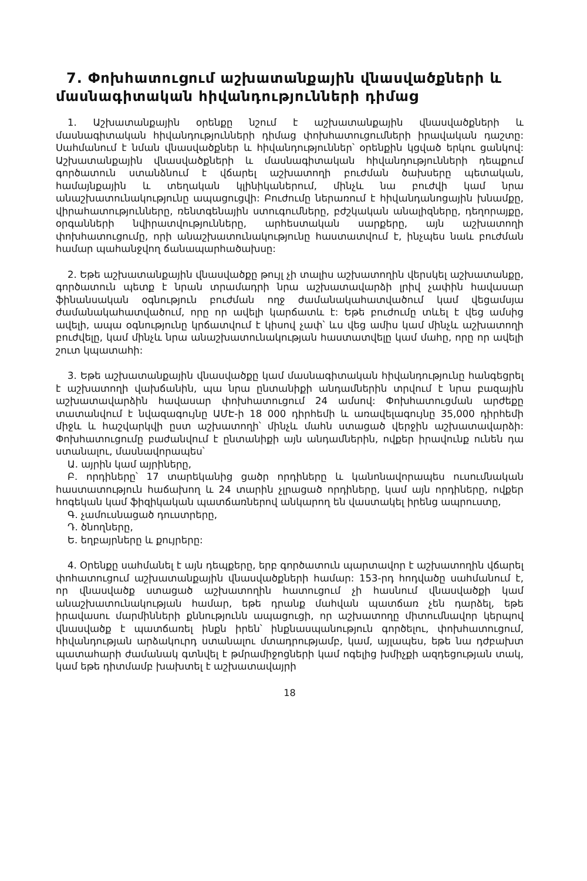7. Փոխհատուցում աշխատանքային վնասվածքների և մասնագիտական հիվանդությունների դիմաց
1. Աշխատանքային օրենքը նշում է աշխատանքային վնասվածքների և մասնագիտական հիվանդությունների դիմաց փոխհատուցումների իրավական դաշտը: Սահմանում է նման վնասվածքներ և հիվանդություններ՝ օրենքին կցված երկու ցանկով: Աշխատանքային վնասվածքների և մասնագիտական հիվանդությունների դեպքում գործատուն ստանձնում է վճարել աշխատողի բուժման ծախսերը պետական, համայնքային և տեղական կլինիկաներում, մինչև նա բուժվի կամ նրա անաշխատունակությունը ապացուցվի: Բուժումը ներառում է հիվանդանոցային խնամքը, վիրահատությունները, ռենտգենային ստուգումները, բժշկական անալիզները, դեղորայքը, օրգանների նվիրատվությունները, արհեստական սարքերը, այն աշխատողի փոխհատուցումը, որի անաշխատունակությունը հաստատվում է, ինչպես նաև բուժման համար պահանջվող ճանապարհածախսը:
2. Եթե աշխատանքային վնասվածքը թույլ չի տալիս աշխատողին վերսկել աշխատանքը, գործատուն պետք է նրան տրամադրի նրա աշխատավարձի լրիվ չափին հավասար ֆինանսական օգնություն բուժման ողջ ժամանակահատվածում կամ վեցամսյա ժամանակահատվածում, որը որ ավելի կարճատև է: Եթե բուժումը տևել է վեց ամսից ավելի, ապա օգնությունը կրճատվում է կիսով չափ՝ ևս վեց ամիս կամ մինչև աշխատողի բուժվելը, կամ մինչև նրա անաշխատունակության հաստատվելը կամ մահը, որը որ ավելի շուտ կպատահի:
3. Եթե աշխատանքային վնասվածքը կամ մասնագիտական հիվանդությունը հանգեցրել է աշխատողի վախճանին, պա նրա ընտանիքի անդամներին տրվում է նրա բազային աշխատավարձին հավասար փոխհատուցում 24 ամսով: Փոխհատուցման արժեքը տատանվում է նվազագույնը ԱՄԷ-ի 18 000 դիրհեմի և առավելագույնը 35,000 դիրհեմի միջև և հաշվարկվի ըստ աշխատողի՝ մինչև մահն ստացած վերջին աշխատավարձի: Փոխհատուցումը բաժանվում է ընտանիքի այն անդամներին, ովքեր իրավունք ունեն դա ստանալու, մասնավորապես՝
Ա. այրին կամ այրիները,
Բ. որդիները՝ 17 տարեկանից ցածր որդիները և կանոնավորապես ուսումնական հաստատություն հաճախող և 24 տարին չլրացած որդիները, կամ այն որդիները, ովքեր հոգեկան կամ ֆիզիկական պատճառներով անկարող են վաստակել իրենց ապրուստը,
Գ. չամուսնացած դուստրերը,
Դ. ծնողները,
Ե. եղբայրները և քույրերը:
4. Օրենքը սահմանել է այն դեպքերը, երբ գործատուն պարտավոր է աշխատողին վճարել փոհատուցում աշխատանքային վնասվածքների համար: 153-րդ հոդվածը սահմանում է, որ վնասվածք ստացած աշխատողին հատուցում չի հասնում վնասվածքի կամ անաշխատունակության համար, եթե դրանք մահվան պատճառ չեն դարձել, եթե իրավասու մարմինների քննությունն ապացուցի, որ աշխատողը միտումնավոր կերպով վնասվածք է պատճառել ինքն իրեն՝ ինքնասպանություն գործելու, փոխհատուցում, հիվանդության արձակուրդ ստանալու մտադրությամբ, կամ, այլապես, եթե նա դժբախտ պատահարի ժամանակ գտնվել է թմրամիջոցների կամ ոգելից խմիչքի ազդեցության տակ, կամ եթե դիտմամբ խախտել է աշխատավայրի
18